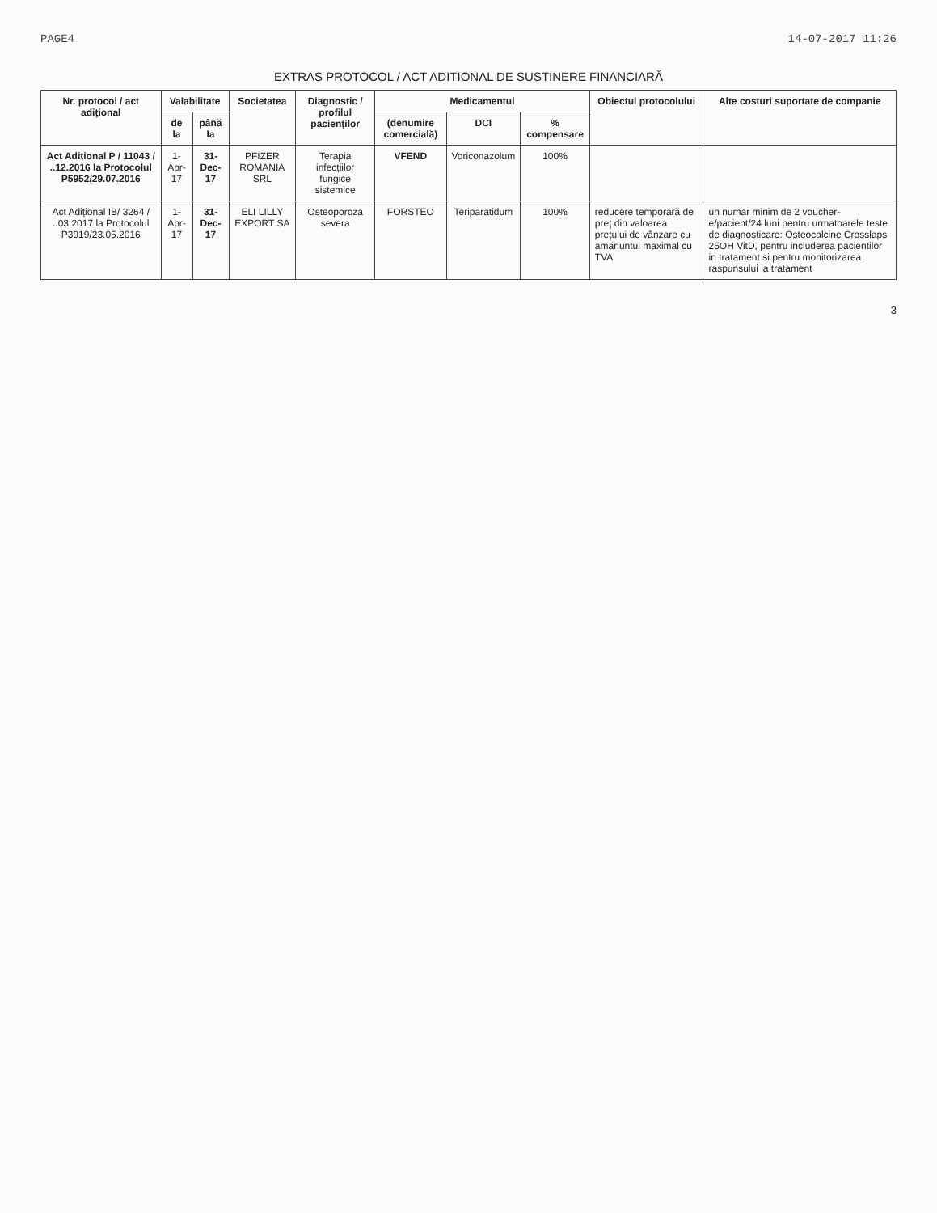PAGE4 14-07-2017 11:26
EXTRAS PROTOCOL / ACT ADITIONAL DE SUSTINERE FINANCIARĂ
| Nr. protocol / act adițional | Valabilitate | | Societatea | Diagnostic / profilul pacienților | Medicamentul | | | Obiectul protocolului | Alte costuri suportate de companie |
| --- | --- | --- | --- | --- | --- | --- | --- | --- | --- |
| | de la | până la | | | (denumire comercială) | DCI | % compensare | | |
| Act Adițional P / 11043 / ..12.2016 la Protocolul P5952/29.07.2016 | 1-Apr-17 | 31-Dec-17 | PFIZER ROMANIA SRL | Terapia infecțiilor fungice sistemice | VFEND | Voriconazolum | 100% | | |
| Act Adițional IB/ 3264 / ..03.2017 la Protocolul P3919/23.05.2016 | 1-Apr-17 | 31-Dec-17 | ELI LILLY EXPORT SA | Osteoporoza severa | FORSTEO | Teriparatidum | 100% | reducere temporară de preț din valoarea prețului de vânzare cu amănuntul maximal cu TVA | un numar minim de 2 voucher-e/pacient/24 luni pentru urmatoarele teste de diagnosticare: Osteocalcine Crosslaps 25OH VitD, pentru includerea pacientilor in tratament si pentru monitorizarea raspunsului la tratament |
3